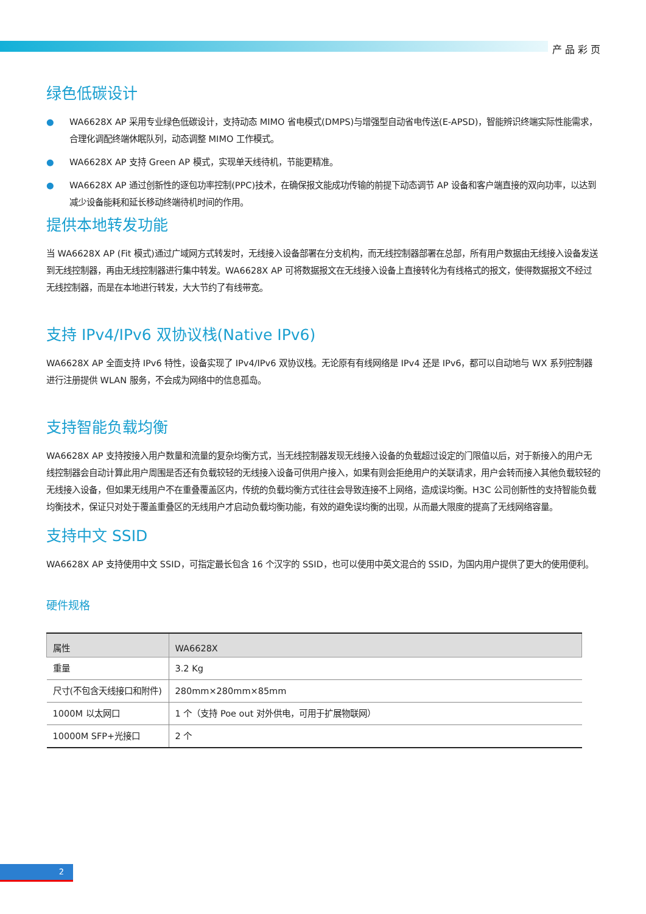产品彩页
绿色低碳设计
● WA6628X AP 采用专业绿色低碳设计，支持动态 MIMO 省电模式(DMPS)与增强型自动省电传送(E-APSD)，智能辨识终端实际性能需求，合理化调配终端休眠队列，动态调整 MIMO 工作模式。
● WA6628X AP 支持 Green AP 模式，实现单天线待机，节能更精准。
● WA6628X AP 通过创新性的逐包功率控制(PPC)技术，在确保报文能成功传输的前提下动态调节 AP 设备和客户端直接的双向功率，以达到减少设备能耗和延长移动终端待机时间的作用。
提供本地转发功能
当 WA6628X AP (Fit 模式)通过广域网方式转发时，无线接入设备部署在分支机构，而无线控制器部署在总部，所有用户数据由无线接入设备发送到无线控制器，再由无线控制器进行集中转发。WA6628X AP 可将数据报文在无线接入设备上直接转化为有线格式的报文，使得数据报文不经过无线控制器，而是在本地进行转发，大大节约了有线带宽。
支持 IPv4/IPv6 双协议栈(Native IPv6)
WA6628X AP 全面支持 IPv6 特性，设备实现了 IPv4/IPv6 双协议栈。无论原有有线网络是 IPv4 还是 IPv6，都可以自动地与 WX 系列控制器进行注册提供 WLAN 服务，不会成为网络中的信息孤岛。
支持智能负载均衡
WA6628X AP 支持按接入用户数量和流量的复杂均衡方式，当无线控制器发现无线接入设备的负载超过设定的门限值以后，对于新接入的用户无线控制器会自动计算此用户周围是否还有负载较轻的无线接入设备可供用户接入，如果有则会拒绝用户的关联请求，用户会转而接入其他负载较轻的无线接入设备，但如果无线用户不在重叠覆盖区内，传统的负载均衡方式往往会导致连接不上网络，造成误均衡。H3C 公司创新性的支持智能负载均衡技术，保证只对处于覆盖重叠区的无线用户才启动负载均衡功能，有效的避免误均衡的出现，从而最大限度的提高了无线网络容量。
支持中文 SSID
WA6628X AP 支持使用中文 SSID，可指定最长包含 16 个汉字的 SSID，也可以使用中英文混合的 SSID，为国内用户提供了更大的使用便利。
硬件规格
| 属性 | WA6628X |
| --- | --- |
| 重量 | 3.2 Kg |
| 尺寸(不包含天线接口和附件) | 280mm×280mm×85mm |
| 1000M 以太网口 | 1 个（支持 Poe out 对外供电，可用于扩展物联网） |
| 10000M SFP+光接口 | 2 个 |
2